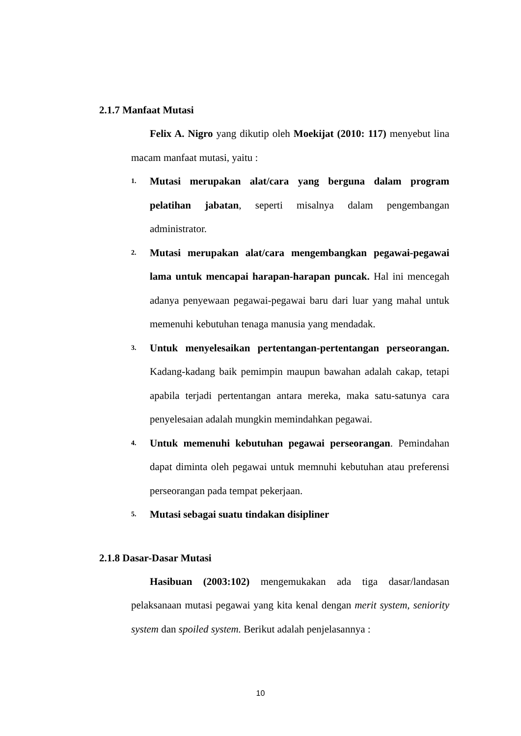2.1.7 Manfaat Mutasi
Felix A. Nigro yang dikutip oleh Moekijat (2010: 117) menyebut lina macam manfaat mutasi, yaitu :
1.
Mutasi merupakan alat/cara yang berguna dalam program pelatihan jabatan, seperti misalnya dalam pengembangan administrator.
2.
Mutasi merupakan alat/cara mengembangkan pegawai-pegawai lama untuk mencapai harapan-harapan puncak. Hal ini mencegah adanya penyewaan pegawai-pegawai baru dari luar yang mahal untuk memenuhi kebutuhan tenaga manusia yang mendadak.
3.
Untuk menyelesaikan pertentangan-pertentangan perseorangan. Kadang-kadang baik pemimpin maupun bawahan adalah cakap, tetapi apabila terjadi pertentangan antara mereka, maka satu-satunya cara penyelesaian adalah mungkin memindahkan pegawai.
4.
Untuk memenuhi kebutuhan pegawai perseorangan. Pemindahan dapat diminta oleh pegawai untuk memnuhi kebutuhan atau preferensi perseorangan pada tempat pekerjaan.
5.
Mutasi sebagai suatu tindakan disipliner
2.1.8 Dasar-Dasar Mutasi
Hasibuan (2003:102) mengemukakan ada tiga dasar/landasan pelaksanaan mutasi pegawai yang kita kenal dengan merit system, seniority system dan spoiled system. Berikut adalah penjelasannya :
10